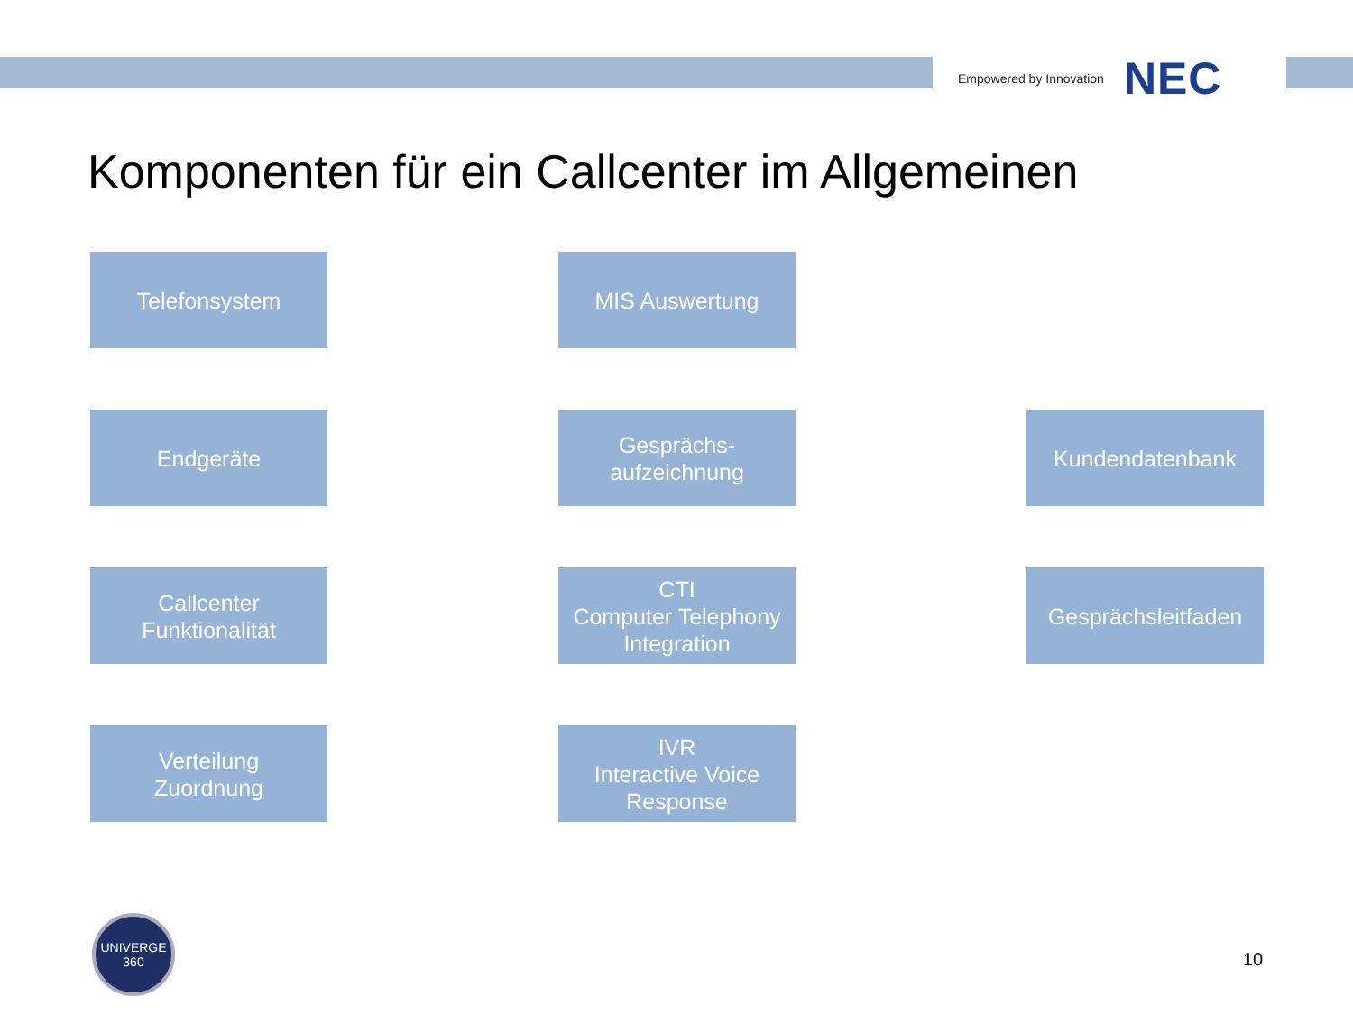Empowered by Innovation NEC
Komponenten für ein Callcenter im Allgemeinen
Telefonsystem
MIS Auswertung
Endgeräte
Gesprächs-
aufzeichnung
Kundendatenbank
Callcenter
Funktionalität
CTI
Computer Telephony
Integration
Gesprächsleitfaden
Verteilung
Zuordnung
IVR
Interactive Voice
Response
UNIVERGE
360
10